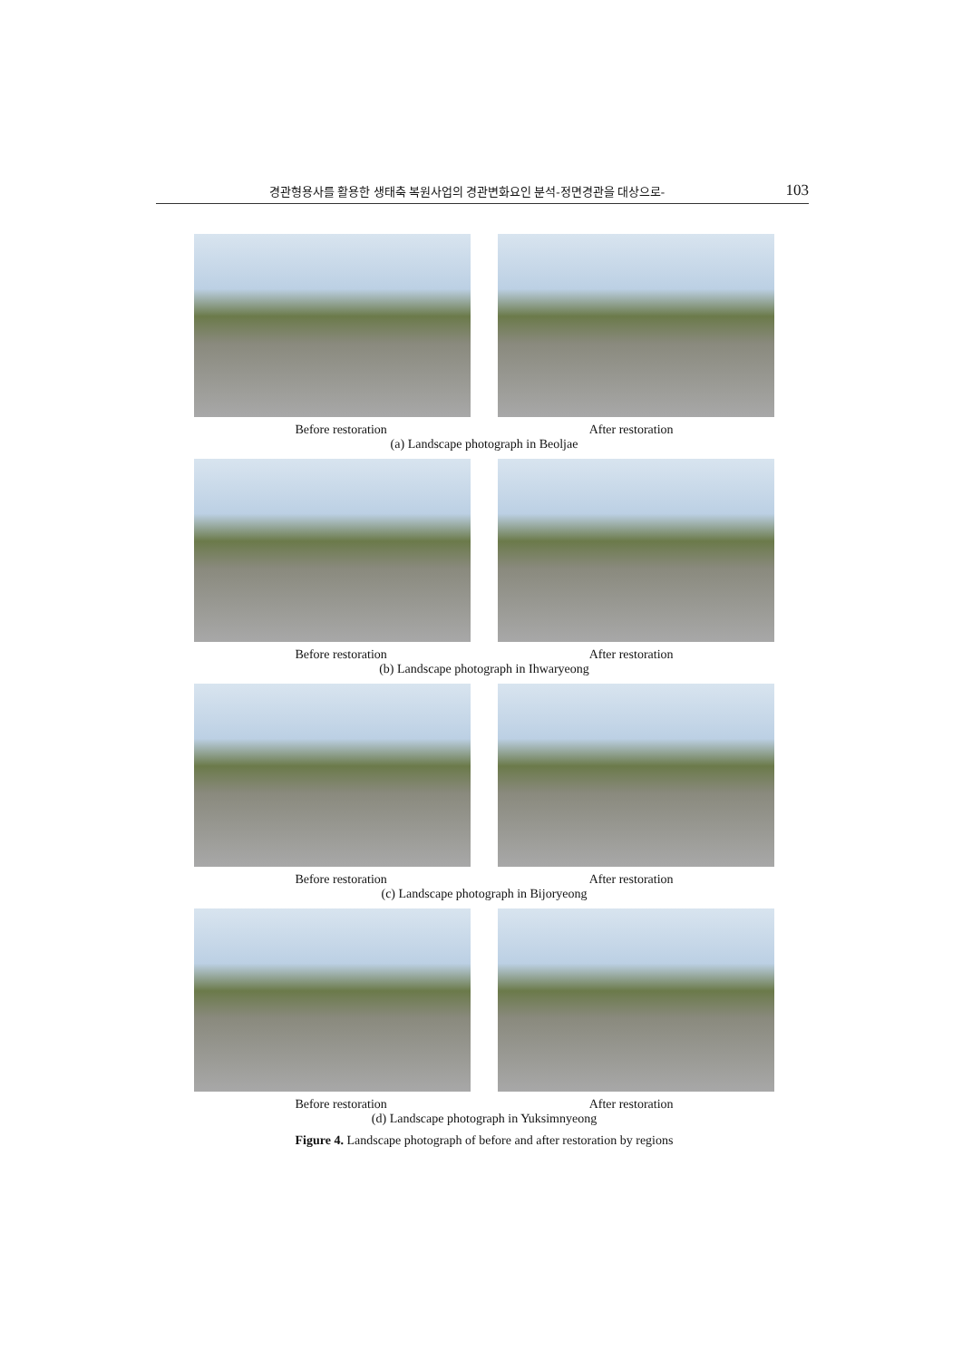경관형용사를 활용한 생태축 복원사업의 경관변화요인 분석-정면경관을 대상으로- 103
Before restoration After restoration
(a) Landscape photograph in Beoljae
Before restoration After restoration
(b) Landscape photograph in Ihwaryeong
Before restoration After restoration
(c) Landscape photograph in Bijoryeong
Before restoration After restoration
(d) Landscape photograph in Yuksimnyeong
Figure 4. Landscape photograph of before and after restoration by regions